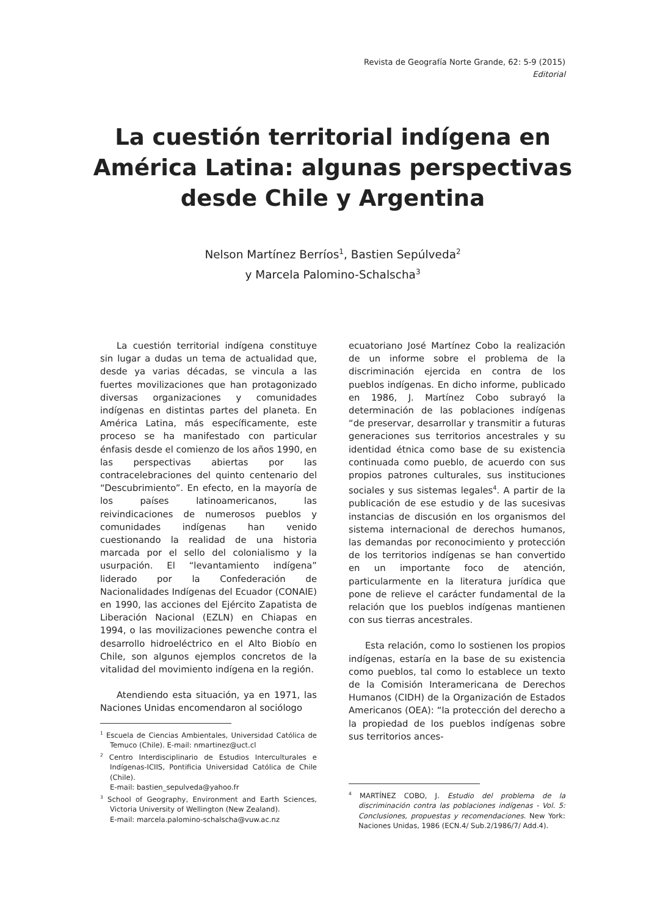Revista de Geografía Norte Grande, 62: 5-9 (2015)
Editorial
La cuestión territorial indígena en América Latina: algunas perspectivas desde Chile y Argentina
Nelson Martínez Berríos<sup>1</sup>, Bastien Sepúlveda<sup>2</sup>
y Marcela Palomino-Schalscha<sup>3</sup>
La cuestión territorial indígena constituye sin lugar a dudas un tema de actualidad que, desde ya varias décadas, se vincula a las fuertes movilizaciones que han protagonizado diversas organizaciones y comunidades indígenas en distintas partes del planeta. En América Latina, más específicamente, este proceso se ha manifestado con particular énfasis desde el comienzo de los años 1990, en las perspectivas abiertas por las contracelebraciones del quinto centenario del “Descubrimiento”. En efecto, en la mayoría de los países latinoamericanos, las reivindicaciones de numerosos pueblos y comunidades indígenas han venido cuestionando la realidad de una historia marcada por el sello del colonialismo y la usurpación. El “levantamiento indígena” liderado por la Confederación de Nacionalidades Indígenas del Ecuador (CONAIE) en 1990, las acciones del Ejército Zapatista de Liberación Nacional (EZLN) en Chiapas en 1994, o las movilizaciones pewenche contra el desarrollo hidroeléctrico en el Alto Biobío en Chile, son algunos ejemplos concretos de la vitalidad del movimiento indígena en la región.
Atendiendo esta situación, ya en 1971, las Naciones Unidas encomendaron al sociólogo
<sup>1</sup> Escuela de Ciencias Ambientales, Universidad Católica de Temuco (Chile). E-mail: nmartinez@uct.cl
<sup>2</sup> Centro Interdisciplinario de Estudios Interculturales e Indígenas-ICIIS, Pontificia Universidad Católica de Chile (Chile).
E-mail: bastien_sepulveda@yahoo.fr
<sup>3</sup> School of Geography, Environment and Earth Sciences, Victoria University of Wellington (New Zealand).
E-mail: marcela.palomino-schalscha@vuw.ac.nz
ecuatoriano José Martínez Cobo la realización de un informe sobre el problema de la discriminación ejercida en contra de los pueblos indígenas. En dicho informe, publicado en 1986, J. Martínez Cobo subrayó la determinación de las poblaciones indígenas “de preservar, desarrollar y transmitir a futuras generaciones sus territorios ancestrales y su identidad étnica como base de su existencia continuada como pueblo, de acuerdo con sus propios patrones culturales, sus instituciones sociales y sus sistemas legales<sup>4</sup>. A partir de la publicación de ese estudio y de las sucesivas instancias de discusión en los organismos del sistema internacional de derechos humanos, las demandas por reconocimiento y protección de los territorios indígenas se han convertido en un importante foco de atención, particularmente en la literatura jurídica que pone de relieve el carácter fundamental de la relación que los pueblos indígenas mantienen con sus tierras ancestrales.
Esta relación, como lo sostienen los propios indígenas, estaría en la base de su existencia como pueblos, tal como lo establece un texto de la Comisión Interamericana de Derechos Humanos (CIDH) de la Organización de Estados Americanos (OEA): “la protección del derecho a la propiedad de los pueblos indígenas sobre sus territorios ances-
<sup>4</sup> MARTÍNEZ COBO, J. Estudio del problema de la discriminación contra las poblaciones indígenas - Vol. 5: Conclusiones, propuestas y recomendaciones. New York: Naciones Unidas, 1986 (ECN.4/ Sub.2/1986/7/ Add.4).